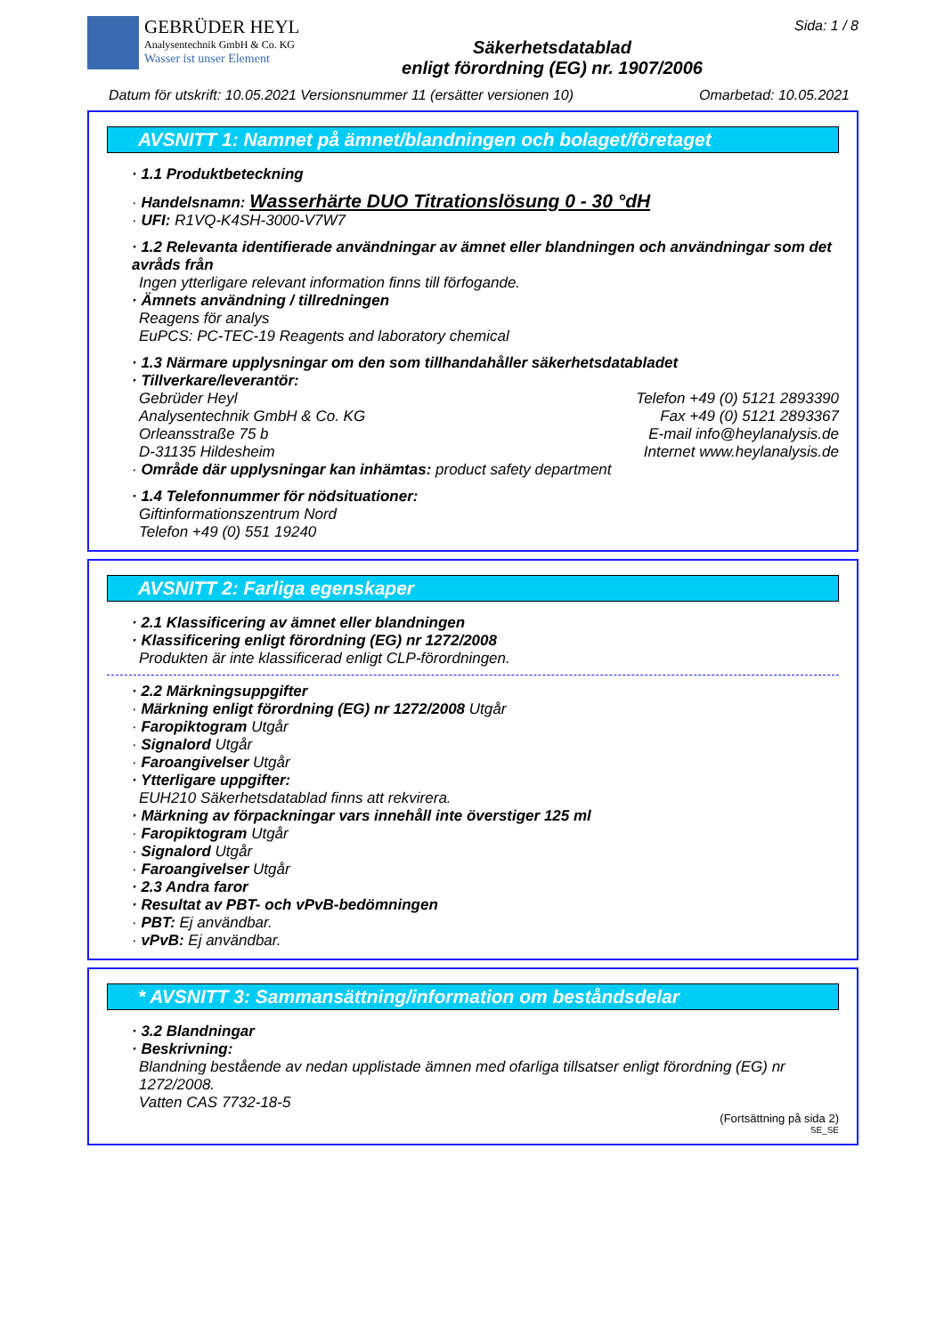GEBRÜDER HEYL
Analysentechnik GmbH & Co. KG
Wasser ist unser Element
Säkerhetsdatablad
enligt förordning (EG) nr. 1907/2006
Sida: 1 / 8
Datum för utskrift: 10.05.2021 Versionsnummer 11 (ersätter versionen 10) Omarbetad: 10.05.2021
AVSNITT 1: Namnet på ämnet/blandningen och bolaget/företaget
· 1.1 Produktbeteckning
· Handelsnamn: Wasserhärte DUO Titrationslösung 0 - 30 °dH
· UFI: R1VQ-K4SH-3000-V7W7
· 1.2 Relevanta identifierade användningar av ämnet eller blandningen och användningar som det avråds från
Ingen ytterligare relevant information finns till förfogande.
· Ämnets användning / tillredningen
Reagens för analys
EuPCS: PC-TEC-19 Reagents and laboratory chemical
· 1.3 Närmare upplysningar om den som tillhandahåller säkerhetsdatabladet
· Tillverkare/leverantör:
Gebrüder Heyl Telefon +49 (0) 5121 2893390
Analysentechnik GmbH & Co. KG Fax +49 (0) 5121 2893367
Orleansstraße 75 b E-mail info@heylanalysis.de
D-31135 Hildesheim Internet www.heylanalysis.de
· Område där upplysningar kan inhämtas: product safety department
· 1.4 Telefonnummer för nödsituationer:
Giftinformationszentrum Nord
Telefon +49 (0) 551 19240
AVSNITT 2: Farliga egenskaper
· 2.1 Klassificering av ämnet eller blandningen
· Klassificering enligt förordning (EG) nr 1272/2008
Produkten är inte klassificerad enligt CLP-förordningen.
· 2.2 Märkningsuppgifter
· Märkning enligt förordning (EG) nr 1272/2008 Utgår
· Faropiktogram Utgår
· Signalord Utgår
· Faroangivelser Utgår
· Ytterligare uppgifter:
EUH210 Säkerhetsdatablad finns att rekvirera.
· Märkning av förpackningar vars innehåll inte överstiger 125 ml
· Faropiktogram Utgår
· Signalord Utgår
· Faroangivelser Utgår
· 2.3 Andra faror
· Resultat av PBT- och vPvB-bedömningen
· PBT: Ej användbar.
· vPvB: Ej användbar.
* AVSNITT 3: Sammansättning/information om beståndsdelar
· 3.2 Blandningar
· Beskrivning:
Blandning bestående av nedan upplistade ämnen med ofarliga tillsatser enligt förordning (EG) nr 1272/2008.
Vatten CAS 7732-18-5
(Fortsättning på sida 2)
SE_SE